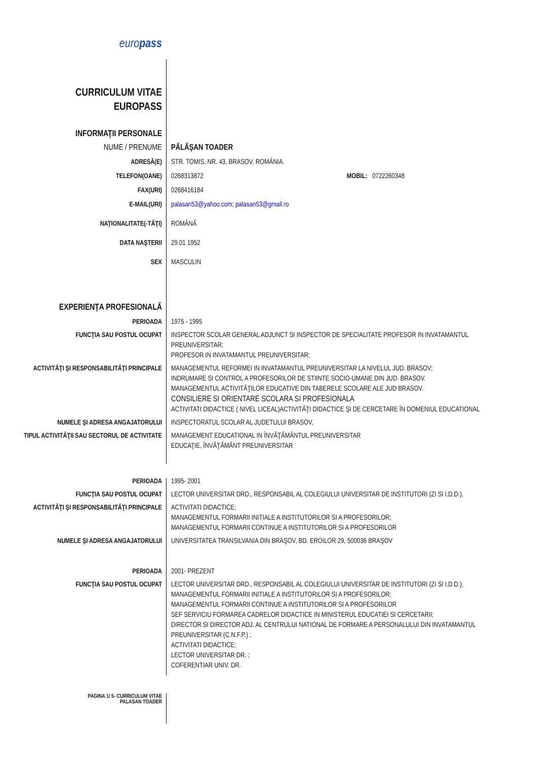europass
CURRICULUM VITAE
EUROPASS
INFORMAŢII PERSONALE
NUME / PRENUME PĂLĂŞAN TOADER
ADRESĂ(E) STR. TOMIS, NR. 43, BRASOV, ROMÂNIA.
TELEFON(OANE) 0268313872 MOBIL: 0722260348
FAX(URI) 0268416184
E-MAIL(URI) palasan53@yahoo.com; palasan53@gmail.ro
NAŢIONALITATE(-TĂŢI) ROMÂNĂ
DATA NAŞTERII 29.01 1952
SEX MASCULIN
EXPERIENŢA PROFESIONALĂ
PERIOADA 1975 - 1995
FUNCŢIA SAU POSTUL OCUPAT INSPECTOR SCOLAR GENERAL ADJUNCT SI INSPECTOR DE SPECIALITATE PROFESOR IN INVATAMANTUL PREUNIVERSITAR;
PROFESOR IN INVATAMANTUL PREUNIVERSITAR;
ACTIVITĂŢI ŞI RESPONSABILITĂŢI PRINCIPALE
MANAGEMENTUL REFORMEI IN INVATAMANTUL PREUNIVERSITAR LA NIVELUL JUD. BRASOV;
INDRUMARE SI CONTROL A PROFESORILOR DE STIINTE SOCIO-UMANE DIN JUD. BRASOV.
MANAGEMENTUL ACTIVITĂŢILOR EDUCATIVE DIN TABERELE SCOLARE ALE JUD BRASOV.
CONSILIERE SI ORIENTARE SCOLARA SI PROFESIONALA
ACTIVITATI DIDACTICE ( NIVEL LICEAL)ACTIVITĂŢI DIDACTICE ŞI DE CERCETARE ÎN DOMENIUL EDUCATIONAL
NUMELE ŞI ADRESA ANGAJATORULUI INSPECTORATUL SCOLAR AL JUDETULUI BRASOV,
TIPUL ACTIVITĂŢII SAU SECTORUL DE ACTIVITATE
MANAGEMENT EDUCATIONAL IN ÎNVĂŢĂMÂNTUL PREUNIVERSITAR
EDUCAŢIE, ÎNVĂŢĂMÂNT PREUNIVERSITAR
PERIOADA 1995- 2001
FUNCŢIA SAU POSTUL OCUPAT LECTOR UNIVERSITAR DRD., RESPONSABIL AL COLEGIULUI UNIVERSITAR DE INSTITUTORI (ZI SI I.D.D.),
ACTIVITĂŢI ŞI RESPONSABILITĂŢI PRINCIPALE
ACTIVITATI DIDACTICE;
MANAGEMENTUL FORMARII INITIALE A INSTITUTORILOR SI A PROFESORILOR;
MANAGEMENTUL FORMARII CONTINUE A INSTITUTORILOR SI A PROFESORILOR
NUMELE ŞI ADRESA ANGAJATORULUI UNIVERSITATEA TRANSILVANIA DIN BRAŞOV, BD. EROILOR 29, 500036 BRAŞOV
PERIOADA 2001- PREZENT
FUNCŢIA SAU POSTUL OCUPAT LECTOR UNIVERSITAR DRD., RESPONSABIL AL COLEGIULUI UNIVERSITAR DE INSTITUTORI (ZI SI I.D.D.),
MANAGEMENTUL FORMARII INITIALE A INSTITUTORILOR SI A PROFESORILOR;
MANAGEMENTUL FORMARII CONTINUE A INSTITUTORILOR SI A PROFESORILOR
SEF SERVICIU FORMAREA CADRELOR DIDACTICE IN MINISTERUL EDUCATIEI SI CERCETARII;
DIRECTOR SI DIRECTOR ADJ. AL CENTRULUI NATIONAL DE FORMARE A PERSONALULUI DIN INVATAMANTUL PREUNIVERSITAR (C.N.F.P.) ;
ACTIVITATI DIDACTICE;
LECTOR UNIVERSITAR DR. ;
COFERENTIAR UNIV. DR.
PAGINA 1/ 5- CURRICULUM VITAE
PALASAN TOADER